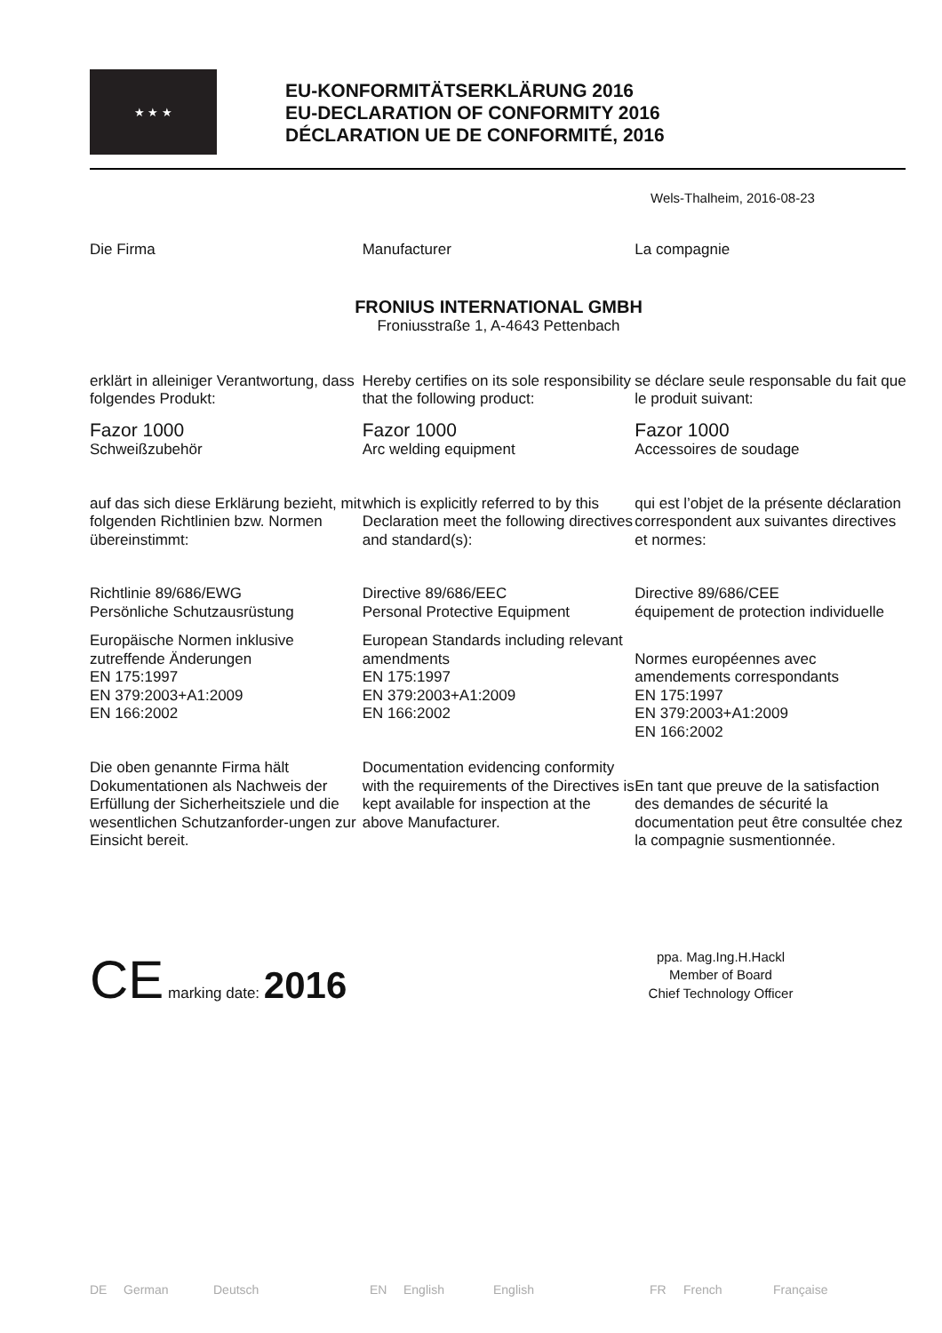★ ★ ★
EU-KONFORMITÄTSERKLÄRUNG 2016
EU-DECLARATION OF CONFORMITY 2016
DÉCLARATION UE DE CONFORMITÉ, 2016
Wels-Thalheim, 2016-08-23
Die Firma Manufacturer La compagnie
FRONIUS INTERNATIONAL GMBH
Froniusstraße 1, A-4643 Pettenbach
erklärt in alleiniger Verantwortung, dass folgendes Produkt:
Hereby certifies on its sole responsibility that the following product:
se déclare seule responsable du fait que le produit suivant:
Fazor 1000
Schweißzubehör
Fazor 1000
Arc welding equipment
Fazor 1000
Accessoires de soudage
auf das sich diese Erklärung bezieht, mit folgenden Richtlinien bzw. Normen übereinstimmt:
which is explicitly referred to by this Declaration meet the following directives and standard(s):
qui est l’objet de la présente déclaration correspondent aux suivantes directives et normes:
Richtlinie 89/686/EWG
Persönliche Schutzausrüstung
Directive 89/686/EEC
Personal Protective Equipment
Directive 89/686/CEE
équipement de protection individuelle
Europäische Normen inklusive zutreffende Änderungen
EN 175:1997
EN 379:2003+A1:2009
EN 166:2002
European Standards including relevant amendments
EN 175:1997
EN 379:2003+A1:2009
EN 166:2002
Normes européennes avec amendements correspondants
EN 175:1997
EN 379:2003+A1:2009
EN 166:2002
Die oben genannte Firma hält Dokumentationen als Nachweis der Erfüllung der Sicherheitsziele und die wesentlichen Schutzanforder-ungen zur Einsicht bereit.
Documentation evidencing conformity with the requirements of the Directives is kept available for inspection at the above Manufacturer.
En tant que preuve de la satisfaction des demandes de sécurité la documentation peut être consultée chez la compagnie susmentionnée.
CE marking date: 2016
ppa. Mag.Ing.H.Hackl
Member of Board
Chief Technology Officer
DE German Deutsch EN English English FR French Française